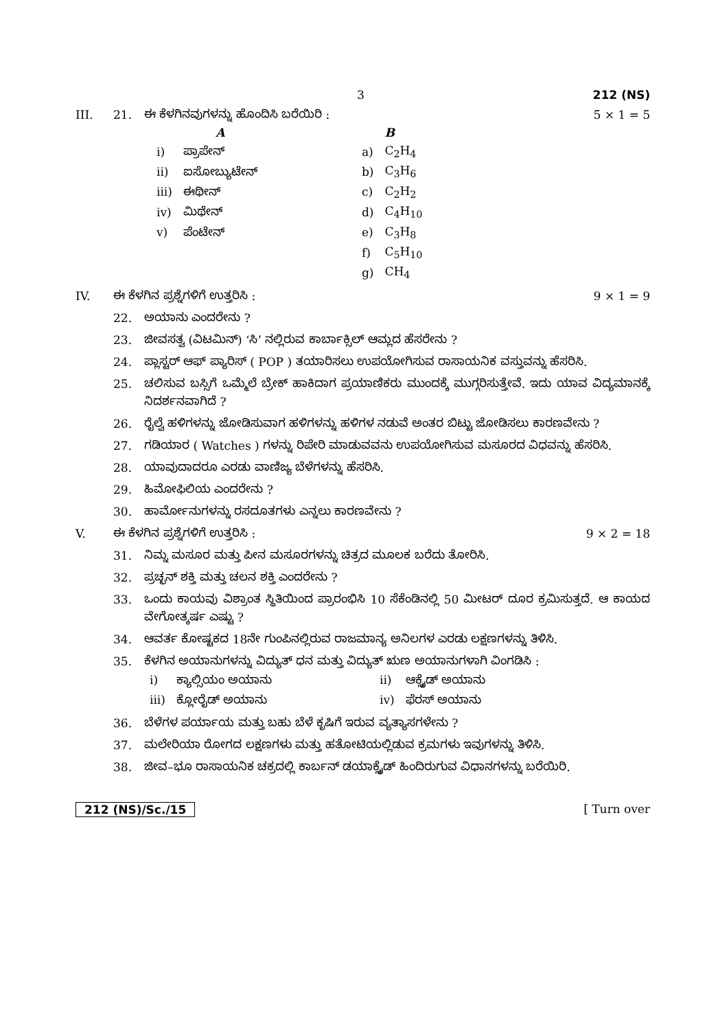3 212 (NS)
III. 21. ಈ ಕೆಳಗಿನವುಗಳನ್ನು ಹೊಂದಿಸಿ ಬರೆಯಿರಿ : 5 × 1 = 5
| | A | | | B |
| --- | --- | --- | --- | --- |
| i) | ಪ್ರಾಪೇನ್ | | a) | C<sub>2</sub>H<sub>4</sub> |
| ii) | ಐಸೋಬ್ಯುಟೇನ್ | | b) | C<sub>3</sub>H<sub>6</sub> |
| iii) | ಈಥೀನ್ | | c) | C<sub>2</sub>H<sub>2</sub> |
| iv) | ಮಿಥೇನ್ | | d) | C<sub>4</sub>H<sub>10</sub> |
| v) | ಪೆಂಟೇನ್ | | e) | C<sub>3</sub>H<sub>8</sub> |
| | | | f) | C<sub>5</sub>H<sub>10</sub> |
| | | | g) | CH<sub>4</sub> |
IV. ಈ ಕೆಳಗಿನ ಪ್ರಶ್ನೆಗಳಿಗೆ ಉತ್ತರಿಸಿ : 9 × 1 = 9
22. ಅಯಾನು ಎಂದರೇನು ?
23. ಜೀವಸತ್ವ (ವಿಟಮಿನ್) ‘ಸಿ’ ನಲ್ಲಿರುವ ಕಾರ್ಬಾಕ್ಸಿಲ್ ಆಮ್ಲದ ಹೆಸರೇನು ?
24. ಪ್ಲಾಸ್ಟರ್ ಆಫ್ ಪ್ಯಾರಿಸ್ ( POP ) ತಯಾರಿಸಲು ಉಪಯೋಗಿಸುವ ರಾಸಾಯನಿಕ ವಸ್ತುವನ್ನು ಹೆಸರಿಸಿ.
25. ಚಲಿಸುವ ಬಸ್ಸಿಗೆ ಒಮ್ಮೆಲೆ ಬ್ರೇಕ್ ಹಾಕಿದಾಗ ಪ್ರಯಾಣಿಕರು ಮುಂದಕ್ಕೆ ಮುಗ್ಗರಿಸುತ್ತೇವೆ. ಇದು ಯಾವ ವಿದ್ಯಮಾನಕ್ಕೆ ನಿದರ್ಶನವಾಗಿದೆ ?
26. ರೈಲ್ವೆ ಹಳಿಗಳನ್ನು ಜೋಡಿಸುವಾಗ ಹಳಿಗಳನ್ನು ಹಳಿಗಳ ನಡುವೆ ಅಂತರ ಬಿಟ್ಟು ಜೋಡಿಸಲು ಕಾರಣವೇನು ?
27. ಗಡಿಯಾರ ( Watches ) ಗಳನ್ನು ರಿಪೇರಿ ಮಾಡುವವನು ಉಪಯೋಗಿಸುವ ಮಸೂರದ ವಿಧವನ್ನು ಹೆಸರಿಸಿ.
28. ಯಾವುದಾದರೂ ಎರಡು ವಾಣಿಜ್ಯ ಬೆಳೆಗಳನ್ನು ಹೆಸರಿಸಿ.
29. ಹಿಮೋಫಿಲಿಯ ಎಂದರೇನು ?
30. ಹಾರ್ಮೋನುಗಳನ್ನು ರಸದೂತಗಳು ಎನ್ನಲು ಕಾರಣವೇನು ?
V. ಈ ಕೆಳಗಿನ ಪ್ರಶ್ನೆಗಳಿಗೆ ಉತ್ತರಿಸಿ : 9 × 2 = 18
31. ನಿಮ್ನ ಮಸೂರ ಮತ್ತು ಪೀನ ಮಸೂರಗಳನ್ನು ಚಿತ್ರದ ಮೂಲಕ ಬರೆದು ತೋರಿಸಿ.
32. ಪ್ರಚ್ಛನ್ ಶಕ್ತಿ ಮತ್ತು ಚಲನ ಶಕ್ತಿ ಎಂದರೇನು ?
33. ಒಂದು ಕಾಯವು ವಿಶ್ರಾಂತ ಸ್ಥಿತಿಯಿಂದ ಪ್ರಾರಂಭಿಸಿ 10 ಸೆಕೆಂಡಿನಲ್ಲಿ 50 ಮೀಟರ್ ದೂರ ಕ್ರಮಿಸುತ್ತದೆ. ಆ ಕಾಯದ ವೇಗೋತ್ಕರ್ಷ ಎಷ್ಟು ?
34. ಆವರ್ತ ಕೋಷ್ಟಕದ 18ನೇ ಗುಂಪಿನಲ್ಲಿರುವ ರಾಜಮಾನ್ಯ ಅನಿಲಗಳ ಎರಡು ಲಕ್ಷಣಗಳನ್ನು ತಿಳಿಸಿ.
35. ಕೆಳಗಿನ ಅಯಾನುಗಳನ್ನು ವಿದ್ಯುತ್ ಧನ ಮತ್ತು ವಿದ್ಯುತ್ ಋಣ ಅಯಾನುಗಳಾಗಿ ವಿಂಗಡಿಸಿ :
| i) | ಕ್ಯಾಲ್ಸಿಯಂ ಅಯಾನು | ii) | ಆಕ್ಸೈಡ್ ಅಯಾನು |
| iii) | ಕ್ಲೋರೈಡ್ ಅಯಾನು | iv) | ಫೆರಸ್ ಅಯಾನು |
36. ಬೆಳೆಗಳ ಪರ್ಯಾಯ ಮತ್ತು ಬಹು ಬೆಳೆ ಕೃಷಿಗೆ ಇರುವ ವ್ಯತ್ಯಾಸಗಳೇನು ?
37. ಮಲೇರಿಯಾ ರೋಗದ ಲಕ್ಷಣಗಳು ಮತ್ತು ಹತೋಟಿಯಲ್ಲಿಡುವ ಕ್ರಮಗಳು ಇವುಗಳನ್ನು ತಿಳಿಸಿ.
38. ಜೀವ–ಭೂ ರಾಸಾಯನಿಕ ಚಕ್ರದಲ್ಲಿ ಕಾರ್ಬನ್ ಡಯಾಕ್ಸೈಡ್ ಹಿಂದಿರುಗುವ ವಿಧಾನಗಳನ್ನು ಬರೆಯಿರಿ.
212 (NS)/Sc./15 [ Turn over